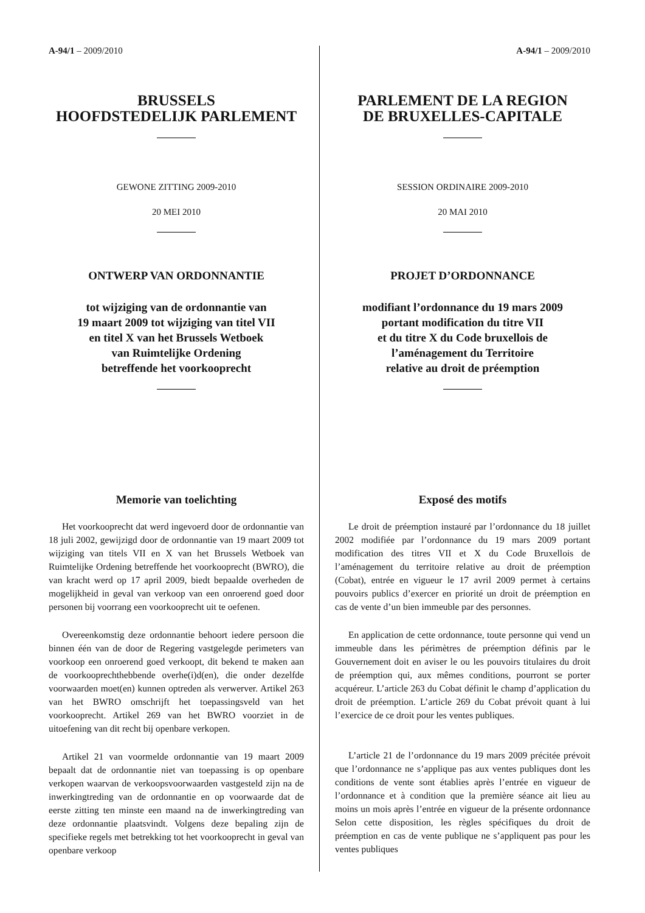A-94/1 – 2009/2010
BRUSSELS
HOOFDSTEDELIJK PARLEMENT
GEWONE ZITTING 2009-2010
20 MEI 2010
ONTWERP VAN ORDONNANTIE
tot wijziging van de ordonnantie van
19 maart 2009 tot wijziging van titel VII
en titel X van het Brussels Wetboek
van Ruimtelijke Ordening
betreffende het voorkooprecht
Memorie van toelichting
Het voorkooprecht dat werd ingevoerd door de ordonnantie van 18 juli 2002, gewijzigd door de ordonnantie van 19 maart 2009 tot wijziging van titels VII en X van het Brussels Wetboek van Ruimtelijke Ordening betreffende het voorkooprecht (BWRO), die van kracht werd op 17 april 2009, biedt bepaalde overheden de mogelijkheid in geval van verkoop van een onroerend goed door personen bij voorrang een voorkooprecht uit te oefenen.
Overeenkomstig deze ordonnantie behoort iedere persoon die binnen één van de door de Regering vastgelegde perimeters van voorkoop een onroerend goed verkoopt, dit bekend te maken aan de voorkooprechthebbende overhe(i)d(en), die onder dezelfde voorwaarden moet(en) kunnen optreden als verwerver. Artikel 263 van het BWRO omschrijft het toepassingsveld van het voorkooprecht. Artikel 269 van het BWRO voorziet in de uitoefening van dit recht bij openbare verkopen.
Artikel 21 van voormelde ordonnantie van 19 maart 2009 bepaalt dat de ordonnantie niet van toepassing is op openbare verkopen waarvan de verkoopsvoorwaarden vastgesteld zijn na de inwerkingtreding van de ordonnantie en op voorwaarde dat de eerste zitting ten minste een maand na de inwerkingtreding van deze ordonnantie plaatsvindt. Volgens deze bepaling zijn de specifieke regels met betrekking tot het voorkooprecht in geval van openbare verkoop
A-94/1 – 2009/2010
PARLEMENT DE LA REGION
DE BRUXELLES-CAPITALE
SESSION ORDINAIRE 2009-2010
20 MAI 2010
PROJET D’ORDONNANCE
modifiant l’ordonnance du 19 mars 2009
portant modification du titre VII
et du titre X du Code bruxellois de
l’aménagement du Territoire
relative au droit de préemption
Exposé des motifs
Le droit de préemption instauré par l’ordonnance du 18 juillet 2002 modifiée par l’ordonnance du 19 mars 2009 portant modification des titres VII et X du Code Bruxellois de l’aménagement du territoire relative au droit de préemption (Cobat), entrée en vigueur le 17 avril 2009 permet à certains pouvoirs publics d’exercer en priorité un droit de préemption en cas de vente d’un bien immeuble par des personnes.
En application de cette ordonnance, toute personne qui vend un immeuble dans les périmètres de préemption définis par le Gouvernement doit en aviser le ou les pouvoirs titulaires du droit de préemption qui, aux mêmes conditions, pourront se porter acquéreur. L’article 263 du Cobat définit le champ d’application du droit de préemption. L’article 269 du Cobat prévoit quant à lui l’exercice de ce droit pour les ventes publiques.
L’article 21 de l’ordonnance du 19 mars 2009 précitée prévoit que l’ordonnance ne s’applique pas aux ventes publiques dont les conditions de vente sont établies après l’entrée en vigueur de l’ordonnance et à condition que la première séance ait lieu au moins un mois après l’entrée en vigueur de la présente ordonnance Selon cette disposition, les règles spécifiques du droit de préemption en cas de vente publique ne s’appliquent pas pour les ventes publiques